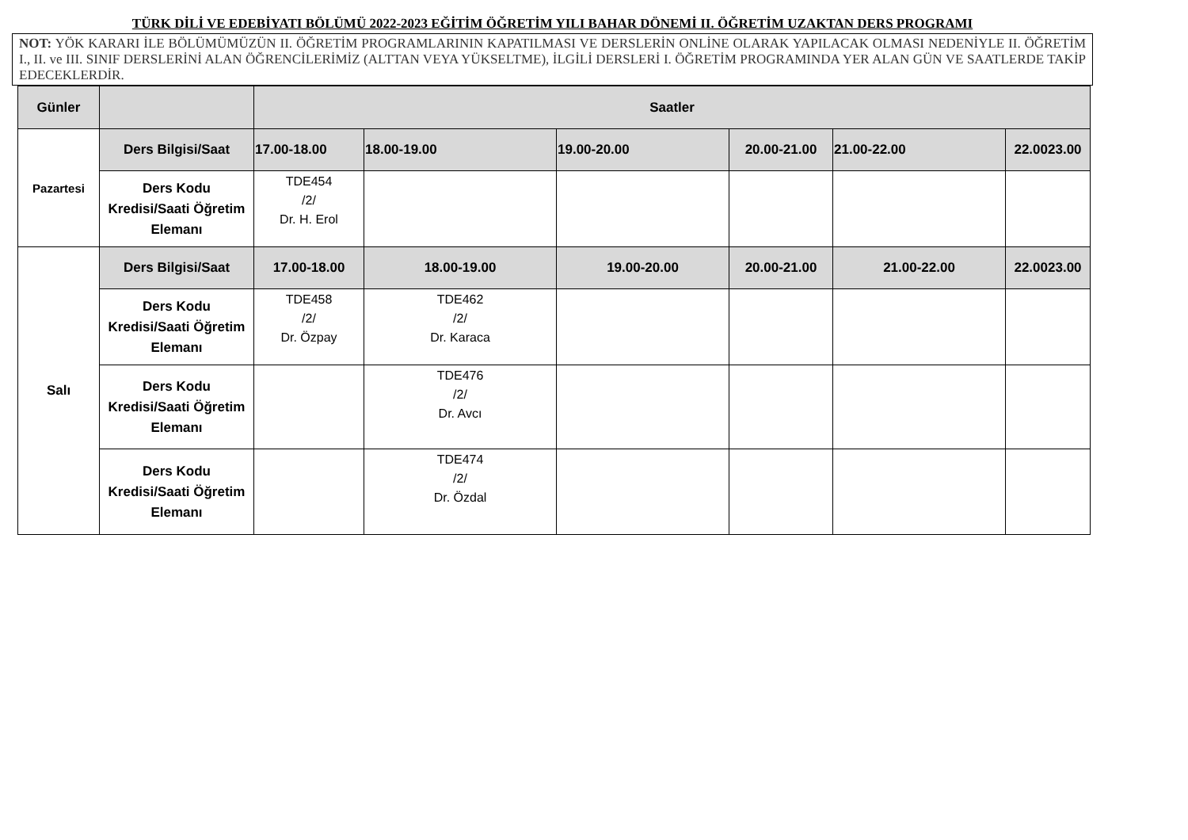TÜRK DİLİ VE EDEBİYATI BÖLÜMÜ 2022-2023 EĞİTİM ÖĞRETİM YILI BAHAR DÖNEMİ II. ÖĞRETİM UZAKTAN DERS PROGRAMI
NOT: YÖK KARARI İLE BÖLÜMÜMÜZÜN II. ÖĞRETİM PROGRAMLARININ KAPATILMASI VE DERSLERİN ONLİNE OLARAK YAPILACAK OLMASI NEDENİYLE II. ÖĞRETİM I., II. ve III. SINIF DERSLERİNİ ALAN ÖĞRENCİLERİMİZ (ALTTAN VEYA YÜKSELTME), İLGİLİ DERSLERİ I. ÖĞRETİM PROGRAMINDA YER ALAN GÜN VE SAATLERDE TAKİP EDECEKLERDİR.
| Günler | | Saatler | | | | | |
| --- | --- | --- | --- | --- | --- | --- | --- |
| Pazartesi | Ders Bilgisi/Saat | 17.00-18.00 | 18.00-19.00 | 19.00-20.00 | 20.00-21.00 | 21.00-22.00 | 22.0023.00 |
| | Ders Kodu Kredisi/Saati Öğretim Elemanı | TDE454 /2/ Dr. H. Erol | | | | | |
| Salı | Ders Bilgisi/Saat | 17.00-18.00 | 18.00-19.00 | 19.00-20.00 | 20.00-21.00 | 21.00-22.00 | 22.0023.00 |
| | Ders Kodu Kredisi/Saati Öğretim Elemanı | TDE458 /2/ Dr. Özpay | TDE462 /2/ Dr. Karaca | | | | |
| | Ders Kodu Kredisi/Saati Öğretim Elemanı | | TDE476 /2/ Dr. Avcı | | | | |
| | Ders Kodu Kredisi/Saati Öğretim Elemanı | | TDE474 /2/ Dr. Özdal | | | | |